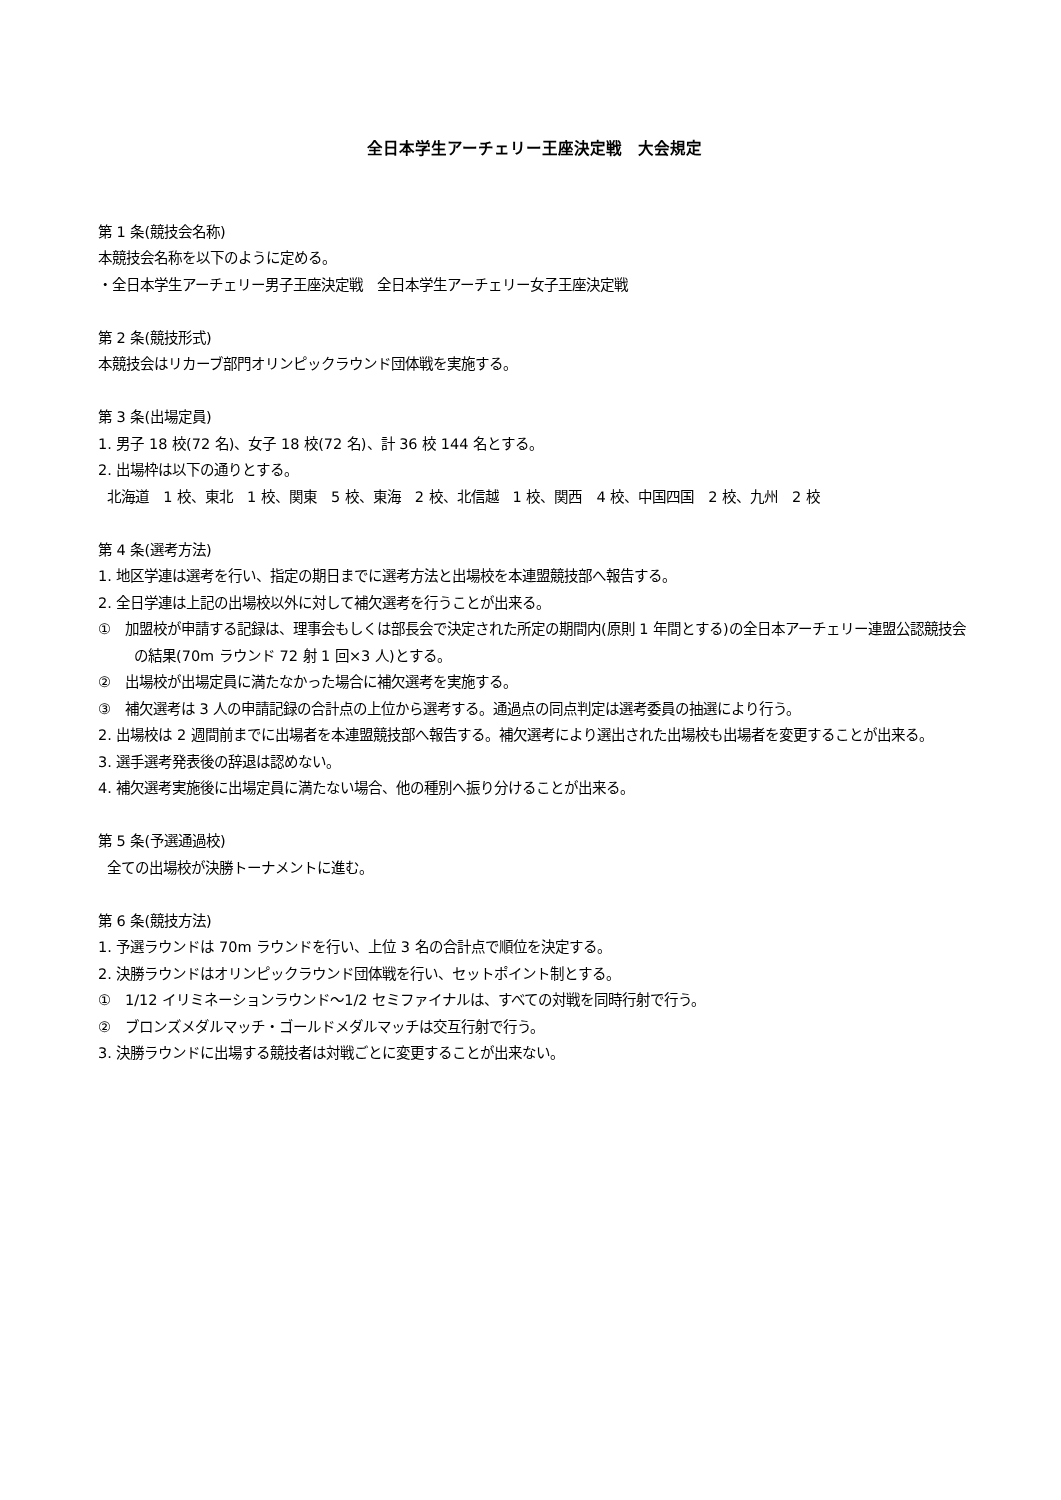全日本学生アーチェリー王座決定戦　大会規定
第 1 条(競技会名称)
本競技会名称を以下のように定める。
・全日本学生アーチェリー男子王座決定戦　全日本学生アーチェリー女子王座決定戦
第 2 条(競技形式)
本競技会はリカーブ部門オリンピックラウンド団体戦を実施する。
第 3 条(出場定員)
1. 男子 18 校(72 名)、女子 18 校(72 名)、計 36 校 144 名とする。
2. 出場枠は以下の通りとする。
北海道　1 校、東北　1 校、関東　5 校、東海　2 校、北信越　1 校、関西　4 校、中国四国　2 校、九州　2 校
第 4 条(選考方法)
1. 地区学連は選考を行い、指定の期日までに選考方法と出場校を本連盟競技部へ報告する。
2. 全日学連は上記の出場校以外に対して補欠選考を行うことが出来る。
①　加盟校が申請する記録は、理事会もしくは部長会で決定された所定の期間内(原則 1 年間とする)の全日本アーチェリー連盟公認競技会の結果(70m ラウンド 72 射 1 回×3 人)とする。
②　出場校が出場定員に満たなかった場合に補欠選考を実施する。
③　補欠選考は 3 人の申請記録の合計点の上位から選考する。通過点の同点判定は選考委員の抽選により行う。
2. 出場校は 2 週間前までに出場者を本連盟競技部へ報告する。補欠選考により選出された出場校も出場者を変更することが出来る。
3. 選手選考発表後の辞退は認めない。
4. 補欠選考実施後に出場定員に満たない場合、他の種別へ振り分けることが出来る。
第 5 条(予選通過校)
全ての出場校が決勝トーナメントに進む。
第 6 条(競技方法)
1. 予選ラウンドは 70m ラウンドを行い、上位 3 名の合計点で順位を決定する。
2. 決勝ラウンドはオリンピックラウンド団体戦を行い、セットポイント制とする。
①　1/12 イリミネーションラウンド～1/2 セミファイナルは、すべての対戦を同時行射で行う。
②　ブロンズメダルマッチ・ゴールドメダルマッチは交互行射で行う。
3. 決勝ラウンドに出場する競技者は対戦ごとに変更することが出来ない。